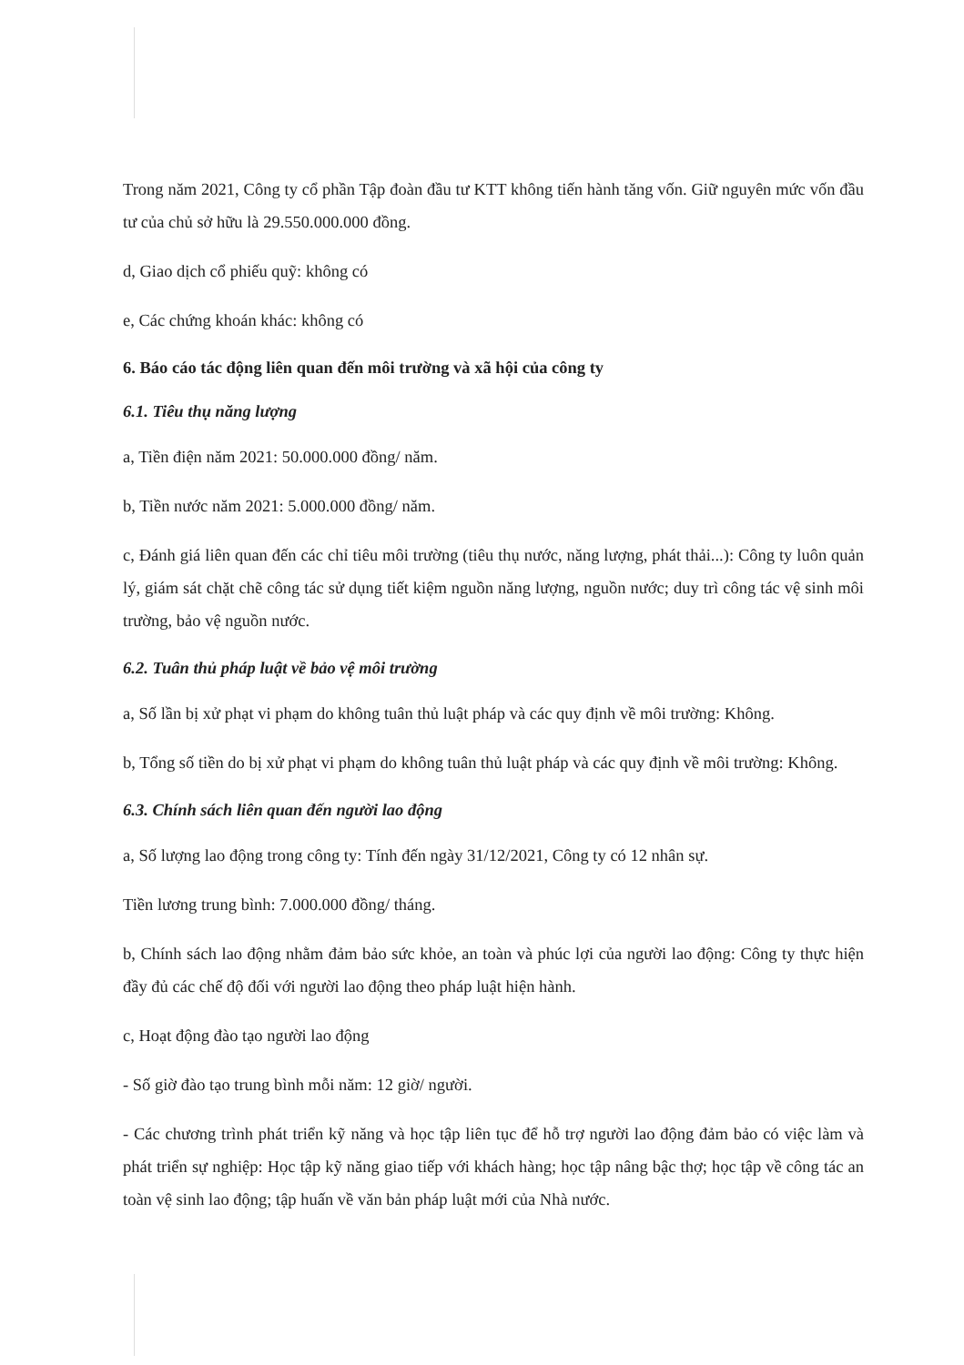Trong năm 2021, Công ty cổ phần Tập đoàn đầu tư KTT không tiến hành tăng vốn. Giữ nguyên mức vốn đầu tư của chủ sở hữu là 29.550.000.000 đồng.
d, Giao dịch cổ phiếu quỹ: không có
e, Các chứng khoán khác: không có
6. Báo cáo tác động liên quan đến môi trường và xã hội của công ty
6.1. Tiêu thụ năng lượng
a, Tiền điện năm 2021: 50.000.000 đồng/ năm.
b, Tiền nước năm 2021: 5.000.000 đồng/ năm.
c, Đánh giá liên quan đến các chỉ tiêu môi trường (tiêu thụ nước, năng lượng, phát thải...): Công ty luôn quản lý, giám sát chặt chẽ công tác sử dụng tiết kiệm nguồn năng lượng, nguồn nước; duy trì công tác vệ sinh môi trường, bảo vệ nguồn nước.
6.2. Tuân thủ pháp luật về bảo vệ môi trường
a, Số lần bị xử phạt vi phạm do không tuân thủ luật pháp và các quy định về môi trường: Không.
b, Tổng số tiền do bị xử phạt vi phạm do không tuân thủ luật pháp và các quy định về môi trường: Không.
6.3. Chính sách liên quan đến người lao động
a, Số lượng lao động trong công ty: Tính đến ngày 31/12/2021, Công ty có 12 nhân sự.
Tiền lương trung bình: 7.000.000 đồng/ tháng.
b, Chính sách lao động nhằm đảm bảo sức khỏe, an toàn và phúc lợi của người lao động: Công ty thực hiện đầy đủ các chế độ đối với người lao động theo pháp luật hiện hành.
c, Hoạt động đào tạo người lao động
- Số giờ đào tạo trung bình mỗi năm: 12 giờ/ người.
- Các chương trình phát triển kỹ năng và học tập liên tục để hỗ trợ người lao động đảm bảo có việc làm và phát triển sự nghiệp: Học tập kỹ năng giao tiếp với khách hàng; học tập nâng bậc thợ; học tập về công tác an toàn vệ sinh lao động; tập huấn về văn bản pháp luật mới của Nhà nước.